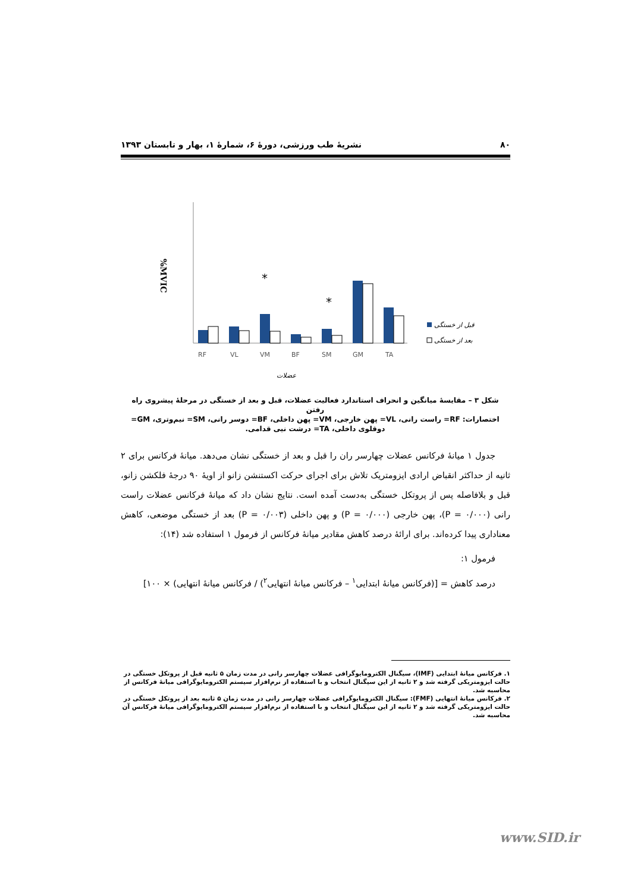۸۰ نشریهٔ طب ورزشی، دورهٔ ۶، شمارهٔ ۱، بهار و تابستان ۱۳۹۳
%MVIC
*
*
RF
VL
VM
BF
SM
GM
TA
قبل از خستگی
بعد از خستگی
عضلات
شکل ۳ – مقایسهٔ میانگین و انحراف استاندارد فعالیت عضلات، قبل و بعد از خستگی در مرحلهٔ پیشروی راه رفتن
اختصارات: RF= راست رانی، VL= پهن خارجی، VM= پهن داخلی، BF= دوسر رانی، SM= نیم‌وتری، GM= دوقلوی داخلی، TA= درشت نیی قدامی.
جدول ۱ میانهٔ فرکانس عضلات چهارسر ران را قبل و بعد از خستگی نشان می‌دهد. میانهٔ فرکانس برای ۲ ثانیه از حداکثر انقباض ارادی ایزومتریک تلاش برای اجرای حرکت اکستنشن زانو از اویهٔ ۹۰ درجهٔ فلکشن زانو، قبل و بلافاصله پس از پروتکل خستگی به‌دست آمده است. نتایج نشان داد که میانهٔ فرکانس عضلات راست رانی (P = ۰/۰۰۰)، پهن خارجی (P = ۰/۰۰۰) و پهن داخلی (P = ۰/۰۰۳) بعد از خستگی موضعی، کاهش معناداری پیدا کرده‌اند. برای ارائهٔ درصد کاهش مقادیر میانهٔ فرکانس از فرمول ۱ استفاده شد (۱۴):
فرمول ۱:
درصد کاهش = [(فرکانس میانهٔ ابتدایی<sup>۱</sup> – فرکانس میانهٔ انتهایی<sup>۲</sup>) / فرکانس میانهٔ انتهایی) × ۱۰۰]
۱. فرکانس میانهٔ ابتدایی (IMF)، سیگنال الکترومایوگرافی عضلات چهارسر رانی در مدت زمان ۵ ثانیه قبل از پروتکل خستگی در حالت ایزومتریکی گرفته شد و ۲ ثانیه از این سیگنال انتخاب و با استفاده از نرم‌افزار سیستم الکترومایوگرافی میانهٔ فرکانس از محاسبه شد.
۲. فرکانس میانهٔ انتهایی (FMF): سیگنال الکترومایوگرافی عضلات چهارسر رانی در مدت زمان ۵ ثانیه بعد از پروتکل خستگی در حالت ایزومتریکی گرفته شد و ۲ ثانیه از این سیگنال انتخاب و با استفاده از نرم‌افزار سیستم الکترومایوگرافی میانهٔ فرکانس آن محاسبه شد.
www.SID.ir